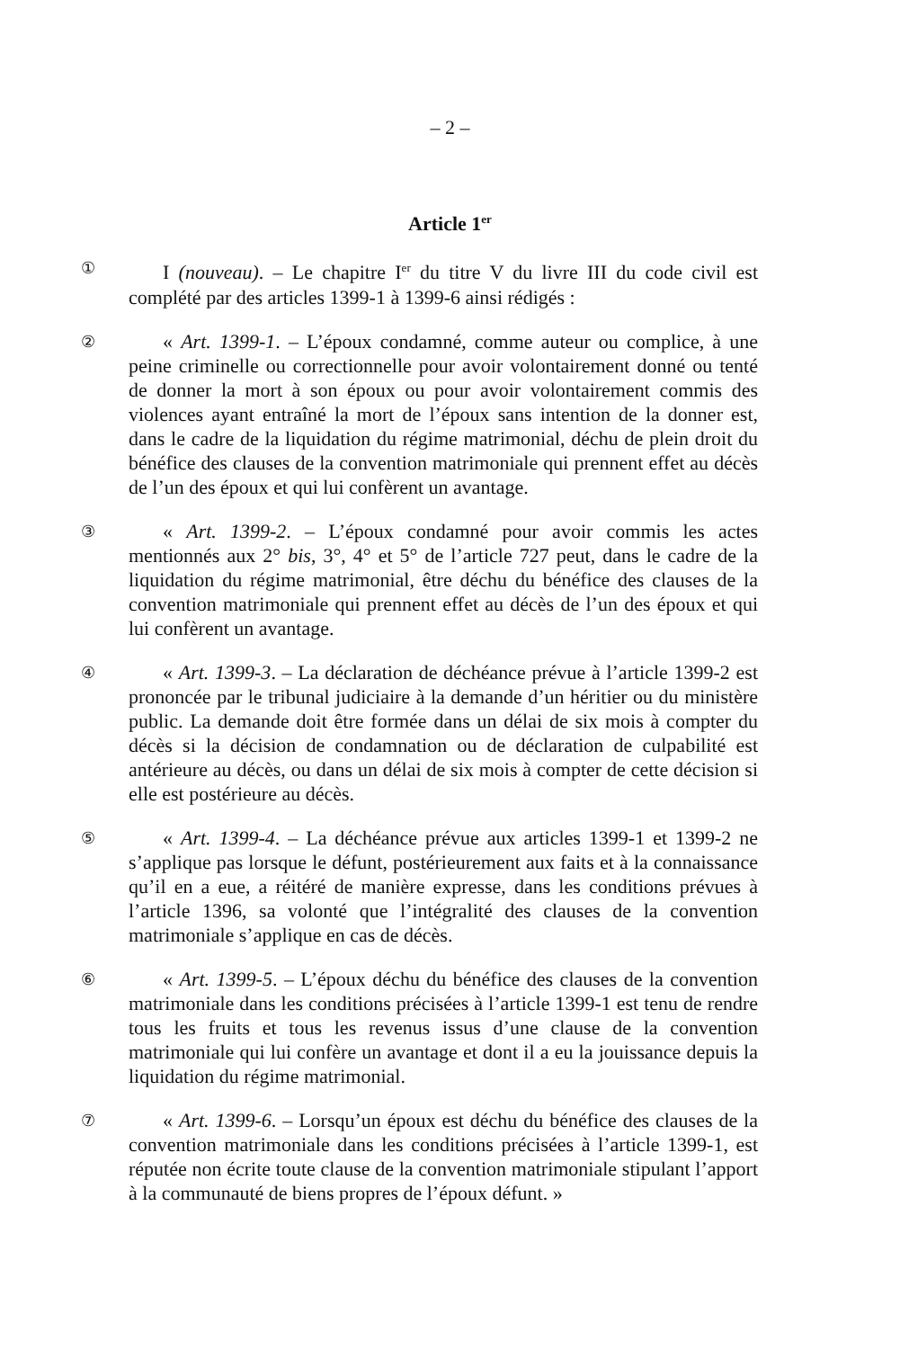– 2 –
Article 1<sup>er</sup>
①
I (nouveau). – Le chapitre I<sup>er</sup> du titre V du livre III du code civil est complété par des articles 1399-1 à 1399-6 ainsi rédigés :
②
« Art. 1399-1. – L’époux condamné, comme auteur ou complice, à une peine criminelle ou correctionnelle pour avoir volontairement donné ou tenté de donner la mort à son époux ou pour avoir volontairement commis des violences ayant entraîné la mort de l’époux sans intention de la donner est, dans le cadre de la liquidation du régime matrimonial, déchu de plein droit du bénéfice des clauses de la convention matrimoniale qui prennent effet au décès de l’un des époux et qui lui confèrent un avantage.
③
« Art. 1399-2. – L’époux condamné pour avoir commis les actes mentionnés aux 2° bis, 3°, 4° et 5° de l’article 727 peut, dans le cadre de la liquidation du régime matrimonial, être déchu du bénéfice des clauses de la convention matrimoniale qui prennent effet au décès de l’un des époux et qui lui confèrent un avantage.
④
« Art. 1399-3. – La déclaration de déchéance prévue à l’article 1399-2 est prononcée par le tribunal judiciaire à la demande d’un héritier ou du ministère public. La demande doit être formée dans un délai de six mois à compter du décès si la décision de condamnation ou de déclaration de culpabilité est antérieure au décès, ou dans un délai de six mois à compter de cette décision si elle est postérieure au décès.
⑤
« Art. 1399-4. – La déchéance prévue aux articles 1399-1 et 1399-2 ne s’applique pas lorsque le défunt, postérieurement aux faits et à la connaissance qu’il en a eue, a réitéré de manière expresse, dans les conditions prévues à l’article 1396, sa volonté que l’intégralité des clauses de la convention matrimoniale s’applique en cas de décès.
⑥
« Art. 1399-5. – L’époux déchu du bénéfice des clauses de la convention matrimoniale dans les conditions précisées à l’article 1399-1 est tenu de rendre tous les fruits et tous les revenus issus d’une clause de la convention matrimoniale qui lui confère un avantage et dont il a eu la jouissance depuis la liquidation du régime matrimonial.
⑦
« Art. 1399-6. – Lorsqu’un époux est déchu du bénéfice des clauses de la convention matrimoniale dans les conditions précisées à l’article 1399-1, est réputée non écrite toute clause de la convention matrimoniale stipulant l’apport à la communauté de biens propres de l’époux défunt. »